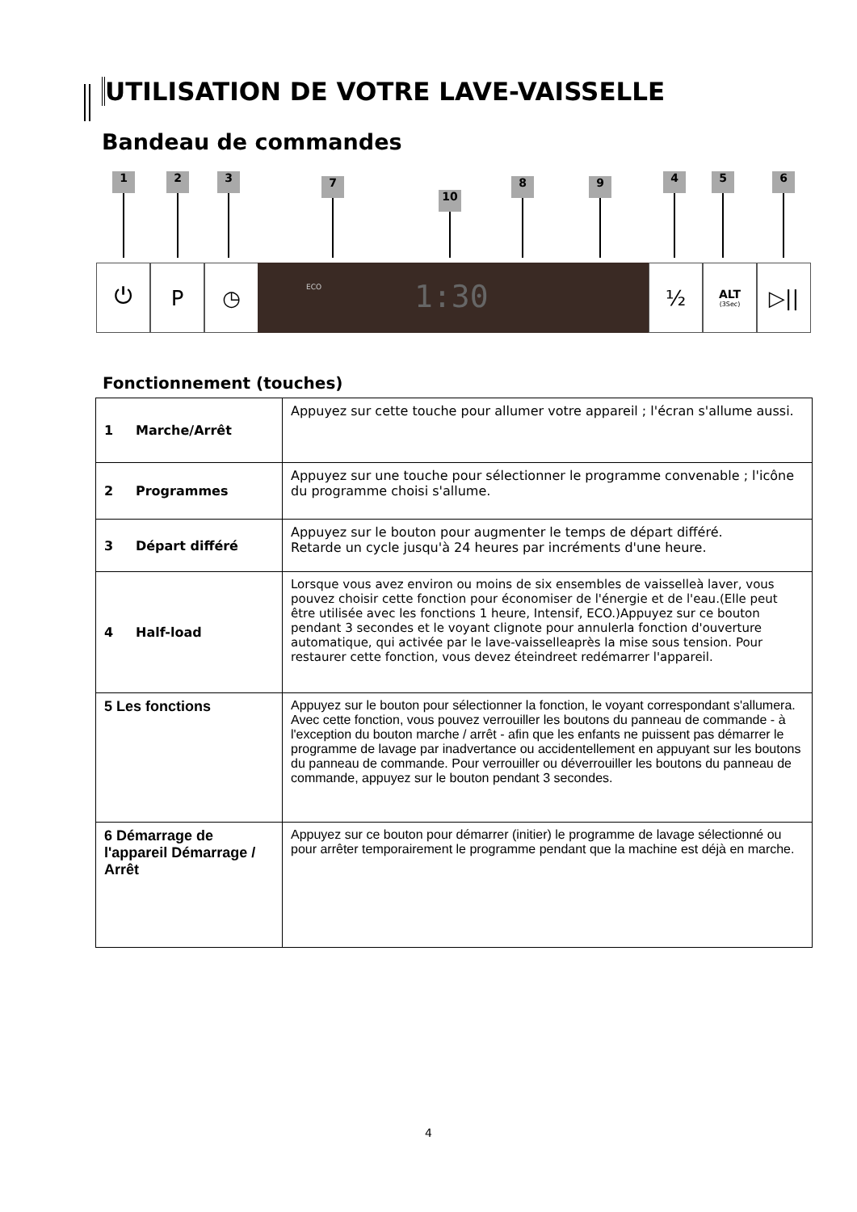UTILISATION DE VOTRE LAVE-VAISSELLE
Bandeau de commandes
1 2 3 7
10
8 9 4 5 6
⏻ P ◷
1:30
ECO
½
ALT
(3Sec)
▷||
Fonctionnement (touches)
| 1 Marche/Arrêt | Appuyez sur cette touche pour allumer votre appareil ; l'écran s'allume aussi. |
| 2 Programmes | Appuyez sur une touche pour sélectionner le programme convenable ; l'icône du programme choisi s'allume. |
| 3 Départ différé | Appuyez sur le bouton pour augmenter le temps de départ différé. Retarde un cycle jusqu'à 24 heures par incréments d'une heure. |
| 4 Half-load | Lorsque vous avez environ ou moins de six ensembles de vaisselleà laver, vous pouvez choisir cette fonction pour économiser de l'énergie et de l'eau.(Elle peut être utilisée avec les fonctions 1 heure, Intensif, ECO.)Appuyez sur ce bouton pendant 3 secondes et le voyant clignote pour annulerla fonction d'ouverture automatique, qui activée par le lave-vaisselleaprès la mise sous tension. Pour restaurer cette fonction, vous devez éteindreet redémarrer l'appareil. |
| 5 Les fonctions | Appuyez sur le bouton pour sélectionner la fonction, le voyant correspondant s'allumera. Avec cette fonction, vous pouvez verrouiller les boutons du panneau de commande - à l'exception du bouton marche / arrêt - afin que les enfants ne puissent pas démarrer le programme de lavage par inadvertance ou accidentellement en appuyant sur les boutons du panneau de commande. Pour verrouiller ou déverrouiller les boutons du panneau de commande, appuyez sur le bouton pendant 3 secondes. |
| 6 Démarrage de l'appareil Démarrage / Arrêt | Appuyez sur ce bouton pour démarrer (initier) le programme de lavage sélectionné ou pour arrêter temporairement le programme pendant que la machine est déjà en marche. |
4